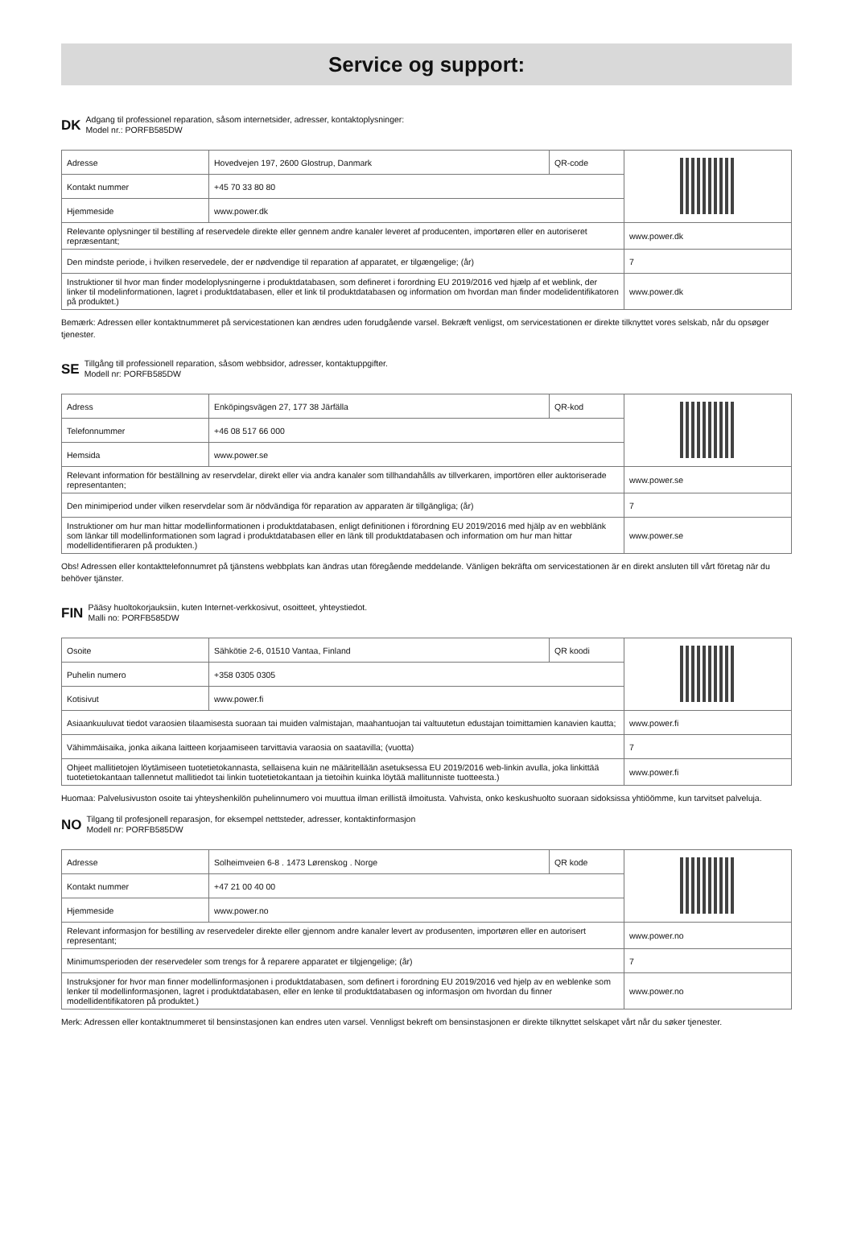Service og support:
DK
Adgang til professionel reparation, såsom internetsider, adresser, kontaktoplysninger:
Model nr.: PORFB585DW
| Adresse | Hovedvejen 197, 2600 Glostrup, Danmark | QR-code | |
| Kontakt nummer | +45 70 33 80 80 | | |
| Hjemmeside | www.power.dk | | |
| Relevante oplysninger til bestilling af reservedele direkte eller gennem andre kanaler leveret af producenten, importøren eller en autoriseret repræsentant; | | | www.power.dk |
| Den mindste periode, i hvilken reservedele, der er nødvendige til reparation af apparatet, er tilgængelige; (år) | | | 7 |
| Instruktioner til hvor man finder modeloplysningerne i produktdatabasen, som defineret i forordning EU 2019/2016 ved hjælp af et weblink, der linker til modelinformationen, lagret i produktdatabasen, eller et link til produktdatabasen og information om hvordan man finder modelidentifikatoren på produktet.) | | | www.power.dk |
Bemærk: Adressen eller kontaktnummeret på servicestationen kan ændres uden forudgående varsel. Bekræft venligst, om servicestationen er direkte tilknyttet vores selskab, når du opsøger tjenester.
SE
Tillgång till professionell reparation, såsom webbsidor, adresser, kontaktuppgifter.
Modell nr: PORFB585DW
| Adress | Enköpingsvägen 27, 177 38 Järfälla | QR-kod | |
| Telefonnummer | +46 08 517 66 000 | | |
| Hemsida | www.power.se | | |
| Relevant information för beställning av reservdelar, direkt eller via andra kanaler som tillhandahålls av tillverkaren, importören eller auktoriserade representanten; | | | www.power.se |
| Den minimiperiod under vilken reservdelar som är nödvändiga för reparation av apparaten är tillgängliga; (år) | | | 7 |
| Instruktioner om hur man hittar modellinformationen i produktdatabasen, enligt definitionen i förordning EU 2019/2016 med hjälp av en webblänk som länkar till modellinformationen som lagrad i produktdatabasen eller en länk till produktdatabasen och information om hur man hittar modellidentifieraren på produkten.) | | | www.power.se |
Obs! Adressen eller kontakttelefonnumret på tjänstens webbplats kan ändras utan föregående meddelande. Vänligen bekräfta om servicestationen är en direkt ansluten till vårt företag när du behöver tjänster.
FIN
Pääsy huoltokorjauksiin, kuten Internet-verkkosivut, osoitteet, yhteystiedot.
Malli no: PORFB585DW
| Osoite | Sähkötie 2-6, 01510 Vantaa, Finland | QR koodi | |
| Puhelin numero | +358 0305 0305 | | |
| Kotisivut | www.power.fi | | |
| Asiaankuuluvat tiedot varaosien tilaamisesta suoraan tai muiden valmistajan, maahantuojan tai valtuutetun edustajan toimittamien kanavien kautta; | | | www.power.fi |
| Vähimmäisaika, jonka aikana laitteen korjaamiseen tarvittavia varaosia on saatavilla; (vuotta) | | | 7 |
| Ohjeet mallitietojen löytämiseen tuotetietokannasta, sellaisena kuin ne määritellään asetuksessa EU 2019/2016 web-linkin avulla, joka linkittää tuotetietokantaan tallennetut mallitiedot tai linkin tuotetietokantaan ja tietoihin kuinka löytää mallitunniste tuotteesta.) | | | www.power.fi |
Huomaa: Palvelusivuston osoite tai yhteyshenkilön puhelinnumero voi muuttua ilman erillistä ilmoitusta. Vahvista, onko keskushuolto suoraan sidoksissa yhtiöömme, kun tarvitset palveluja.
NO
Tilgang til profesjonell reparasjon, for eksempel nettsteder, adresser, kontaktinformasjon
Modell nr: PORFB585DW
| Adresse | Solheimveien 6-8 . 1473 Lørenskog . Norge | QR kode | |
| Kontakt nummer | +47 21 00 40 00 | | |
| Hjemmeside | www.power.no | | |
| Relevant informasjon for bestilling av reservedeler direkte eller gjennom andre kanaler levert av produsenten, importøren eller en autorisert representant; | | | www.power.no |
| Minimumsperioden der reservedeler som trengs for å reparere apparatet er tilgjengelige; (år) | | | 7 |
| Instruksjoner for hvor man finner modellinformasjonen i produktdatabasen, som definert i forordning EU 2019/2016 ved hjelp av en weblenke som lenker til modellinformasjonen, lagret i produktdatabasen, eller en lenke til produktdatabasen og informasjon om hvordan du finner modellidentifikatoren på produktet.) | | | www.power.no |
Merk: Adressen eller kontaktnummeret til bensinstasjonen kan endres uten varsel. Vennligst bekreft om bensinstasjonen er direkte tilknyttet selskapet vårt når du søker tjenester.